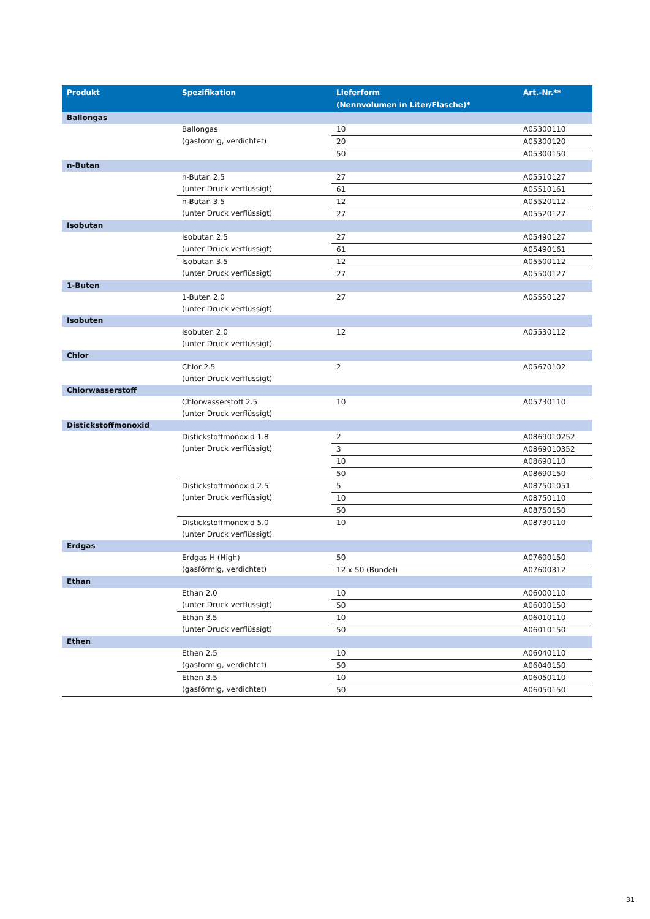| Produkt | Spezifikation | Lieferform (Nennvolumen in Liter/Flasche)* | Art.-Nr.** |
| --- | --- | --- | --- |
| Ballongas | | | |
| | Ballongas (gasförmig, verdichtet) | 10 | A05300110 |
| | | 20 | A05300120 |
| | | 50 | A05300150 |
| n-Butan | | | |
| | n-Butan 2.5 (unter Druck verflüssigt) | 27 | A05510127 |
| | | 61 | A05510161 |
| | n-Butan 3.5 (unter Druck verflüssigt) | 12 | A05520112 |
| | | 27 | A05520127 |
| Isobutan | | | |
| | Isobutan 2.5 (unter Druck verflüssigt) | 27 | A05490127 |
| | | 61 | A05490161 |
| | Isobutan 3.5 (unter Druck verflüssigt) | 12 | A05500112 |
| | | 27 | A05500127 |
| 1-Buten | | | |
| | 1-Buten 2.0 (unter Druck verflüssigt) | 27 | A05550127 |
| Isobuten | | | |
| | Isobuten 2.0 (unter Druck verflüssigt) | 12 | A05530112 |
| Chlor | | | |
| | Chlor 2.5 (unter Druck verflüssigt) | 2 | A05670102 |
| Chlorwasserstoff | | | |
| | Chlorwasserstoff 2.5 (unter Druck verflüssigt) | 10 | A05730110 |
| Distickstoffmonoxid | | | |
| | Distickstoffmonoxid 1.8 (unter Druck verflüssigt) | 2 | A0869010252 |
| | | 3 | A0869010352 |
| | | 10 | A08690110 |
| | | 50 | A08690150 |
| | Distickstoffmonoxid 2.5 (unter Druck verflüssigt) | 5 | A087501051 |
| | | 10 | A08750110 |
| | | 50 | A08750150 |
| | Distickstoffmonoxid 5.0 (unter Druck verflüssigt) | 10 | A08730110 |
| Erdgas | | | |
| | Erdgas H (High) (gasförmig, verdichtet) | 50 | A07600150 |
| | | 12 x 50 (Bündel) | A07600312 |
| Ethan | | | |
| | Ethan 2.0 (unter Druck verflüssigt) | 10 | A06000110 |
| | | 50 | A06000150 |
| | Ethan 3.5 (unter Druck verflüssigt) | 10 | A06010110 |
| | | 50 | A06010150 |
| Ethen | | | |
| | Ethen 2.5 (gasförmig, verdichtet) | 10 | A06040110 |
| | | 50 | A06040150 |
| | Ethen 3.5 (gasförmig, verdichtet) | 10 | A06050110 |
| | | 50 | A06050150 |
31